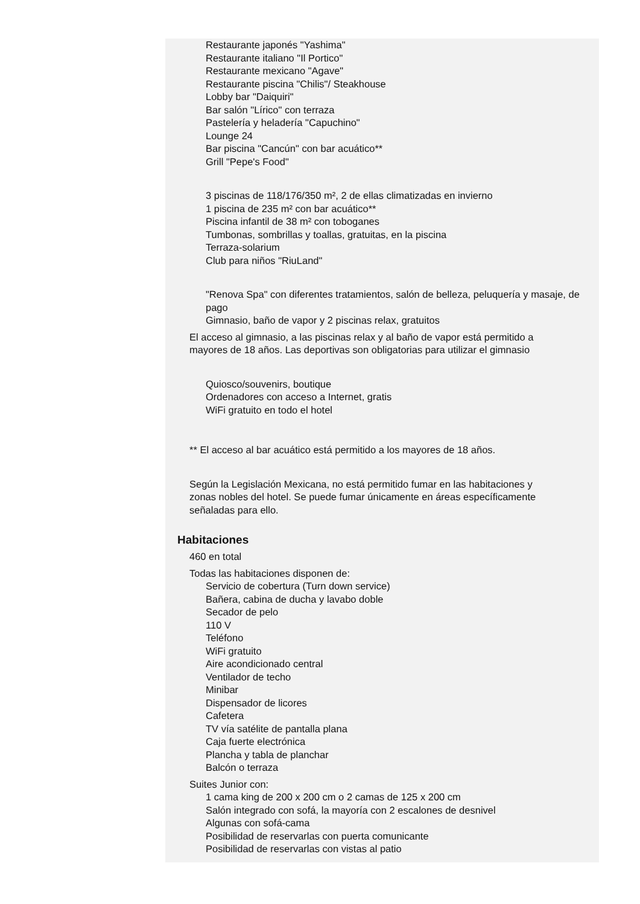Restaurante japonés "Yashima"
Restaurante italiano "Il Portico"
Restaurante mexicano "Agave"
Restaurante piscina "Chilis"/ Steakhouse
Lobby bar "Daiquiri"
Bar salón "Lírico" con terraza
Pastelería y heladería "Capuchino"
Lounge 24
Bar piscina "Cancún" con bar acuático**
Grill "Pepe's Food"
3 piscinas de 118/176/350 m², 2 de ellas climatizadas en invierno
1 piscina de 235 m² con bar acuático**
Piscina infantil de 38 m² con toboganes
Tumbonas, sombrillas y toallas, gratuitas, en la piscina
Terraza-solarium
Club para niños "RiuLand"
"Renova Spa" con diferentes tratamientos, salón de belleza, peluquería y masaje, de pago
Gimnasio, baño de vapor y 2 piscinas relax, gratuitos
El acceso al gimnasio, a las piscinas relax y al baño de vapor está permitido a mayores de 18 años. Las deportivas son obligatorias para utilizar el gimnasio
Quiosco/souvenirs, boutique
Ordenadores con acceso a Internet, gratis
WiFi gratuito en todo el hotel
** El acceso al bar acuático está permitido a los mayores de 18 años.
Según la Legislación Mexicana, no está permitido fumar en las habitaciones y zonas nobles del hotel. Se puede fumar únicamente en áreas específicamente señaladas para ello.
Habitaciones
460 en total
Todas las habitaciones disponen de:
Servicio de cobertura (Turn down service)
Bañera, cabina de ducha y lavabo doble
Secador de pelo
110 V
Teléfono
WiFi gratuito
Aire acondicionado central
Ventilador de techo
Minibar
Dispensador de licores
Cafetera
TV vía satélite de pantalla plana
Caja fuerte electrónica
Plancha y tabla de planchar
Balcón o terraza
Suites Junior con:
1 cama king de 200 x 200 cm o 2 camas de 125 x 200 cm
Salón integrado con sofá, la mayoría con 2 escalones de desnivel
Algunas con sofá-cama
Posibilidad de reservarlas con puerta comunicante
Posibilidad de reservarlas con vistas al patio